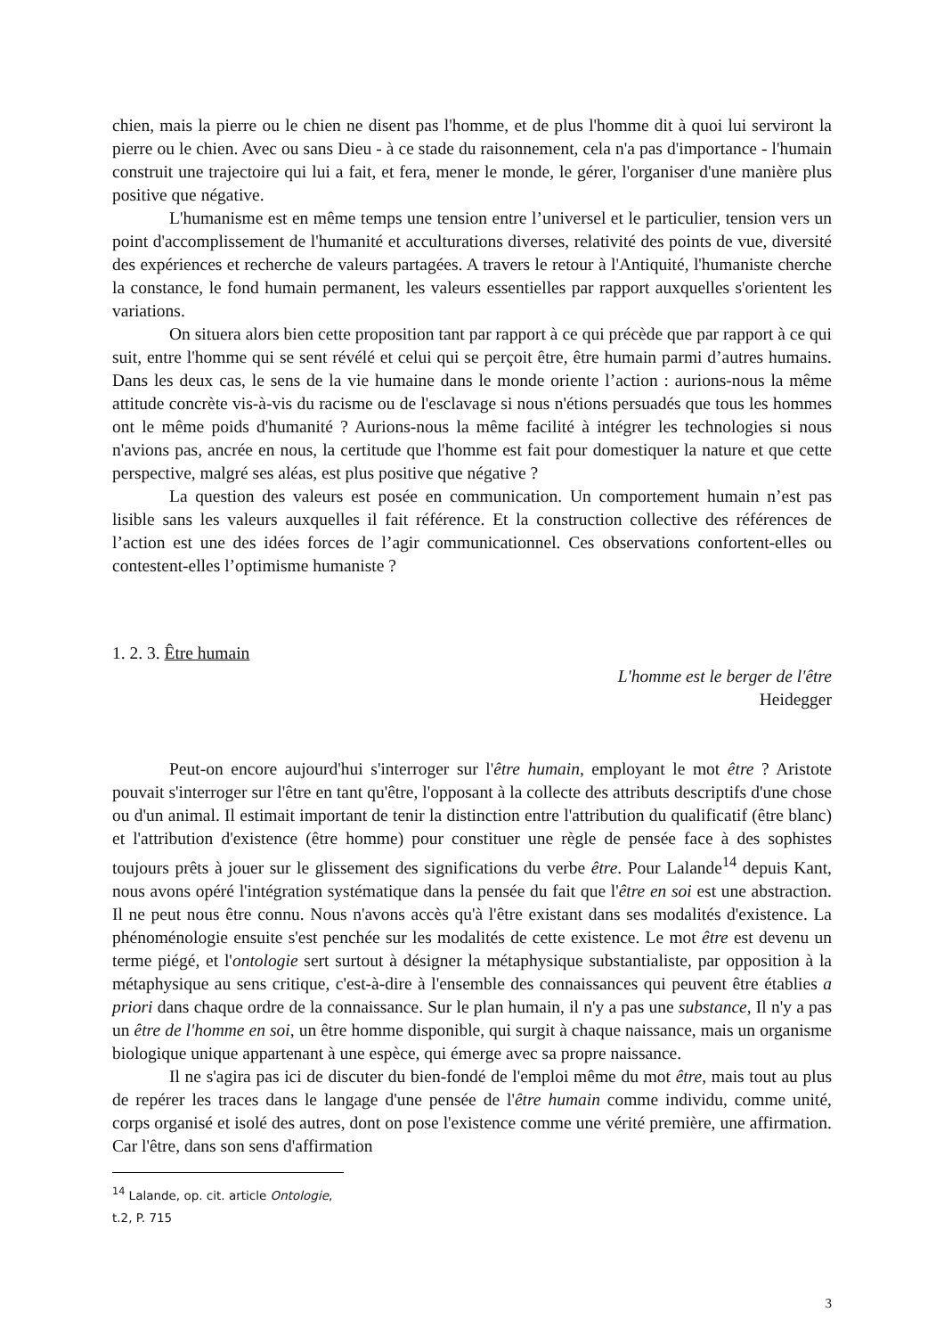chien, mais la pierre ou le chien ne disent pas l'homme, et de plus l'homme dit à quoi lui serviront la pierre ou le chien. Avec ou sans Dieu - à ce stade du raisonnement, cela n'a pas d'importance - l'humain construit une trajectoire qui lui a fait, et fera, mener le monde, le gérer, l'organiser d'une manière plus positive que négative.
L'humanisme est en même temps une tension entre l’universel et le particulier, tension vers un point d'accomplissement de l'humanité et acculturations diverses, relativité des points de vue, diversité des expériences et recherche de valeurs partagées. A travers le retour à l'Antiquité, l'humaniste cherche la constance, le fond humain permanent, les valeurs essentielles par rapport auxquelles s'orientent les variations.
On situera alors bien cette proposition tant par rapport à ce qui précède que par rapport à ce qui suit, entre l'homme qui se sent révélé et celui qui se perçoit être, être humain parmi d’autres humains. Dans les deux cas, le sens de la vie humaine dans le monde oriente l’action : aurions-nous la même attitude concrète vis-à-vis du racisme ou de l'esclavage si nous n'étions persuadés que tous les hommes ont le même poids d'humanité ? Aurions-nous la même facilité à intégrer les technologies si nous n'avions pas, ancrée en nous, la certitude que l'homme est fait pour domestiquer la nature et que cette perspective, malgré ses aléas, est plus positive que négative ?
La question des valeurs est posée en communication. Un comportement humain n’est pas lisible sans les valeurs auxquelles il fait référence. Et la construction collective des références de l’action est une des idées forces de l’agir communicationnel. Ces observations confortent-elles ou contestent-elles l’optimisme humaniste ?
1. 2. 3. Être humain
L'homme est le berger de l'être
Heidegger
Peut-on encore aujourd'hui s'interroger sur l'être humain, employant le mot être ? Aristote pouvait s'interroger sur l'être en tant qu'être, l'opposant à la collecte des attributs descriptifs d'une chose ou d'un animal. Il estimait important de tenir la distinction entre l'attribution du qualificatif (être blanc) et l'attribution d'existence (être homme) pour constituer une règle de pensée face à des sophistes toujours prêts à jouer sur le glissement des significations du verbe être. Pour Lalande<sup>14</sup> depuis Kant, nous avons opéré l'intégration systématique dans la pensée du fait que l'être en soi est une abstraction. Il ne peut nous être connu. Nous n'avons accès qu'à l'être existant dans ses modalités d'existence. La phénoménologie ensuite s'est penchée sur les modalités de cette existence. Le mot être est devenu un terme piégé, et l'ontologie sert surtout à désigner la métaphysique substantialiste, par opposition à la métaphysique au sens critique, c'est-à-dire à l'ensemble des connaissances qui peuvent être établies a priori dans chaque ordre de la connaissance. Sur le plan humain, il n'y a pas une substance, Il n'y a pas un être de l'homme en soi, un être homme disponible, qui surgit à chaque naissance, mais un organisme biologique unique appartenant à une espèce, qui émerge avec sa propre naissance.
Il ne s'agira pas ici de discuter du bien-fondé de l'emploi même du mot être, mais tout au plus de repérer les traces dans le langage d'une pensée de l'être humain comme individu, comme unité, corps organisé et isolé des autres, dont on pose l'existence comme une vérité première, une affirmation. Car l'être, dans son sens d'affirmation
<sup>14</sup> Lalande, op. cit. article Ontologie, t.2, P. 715
3